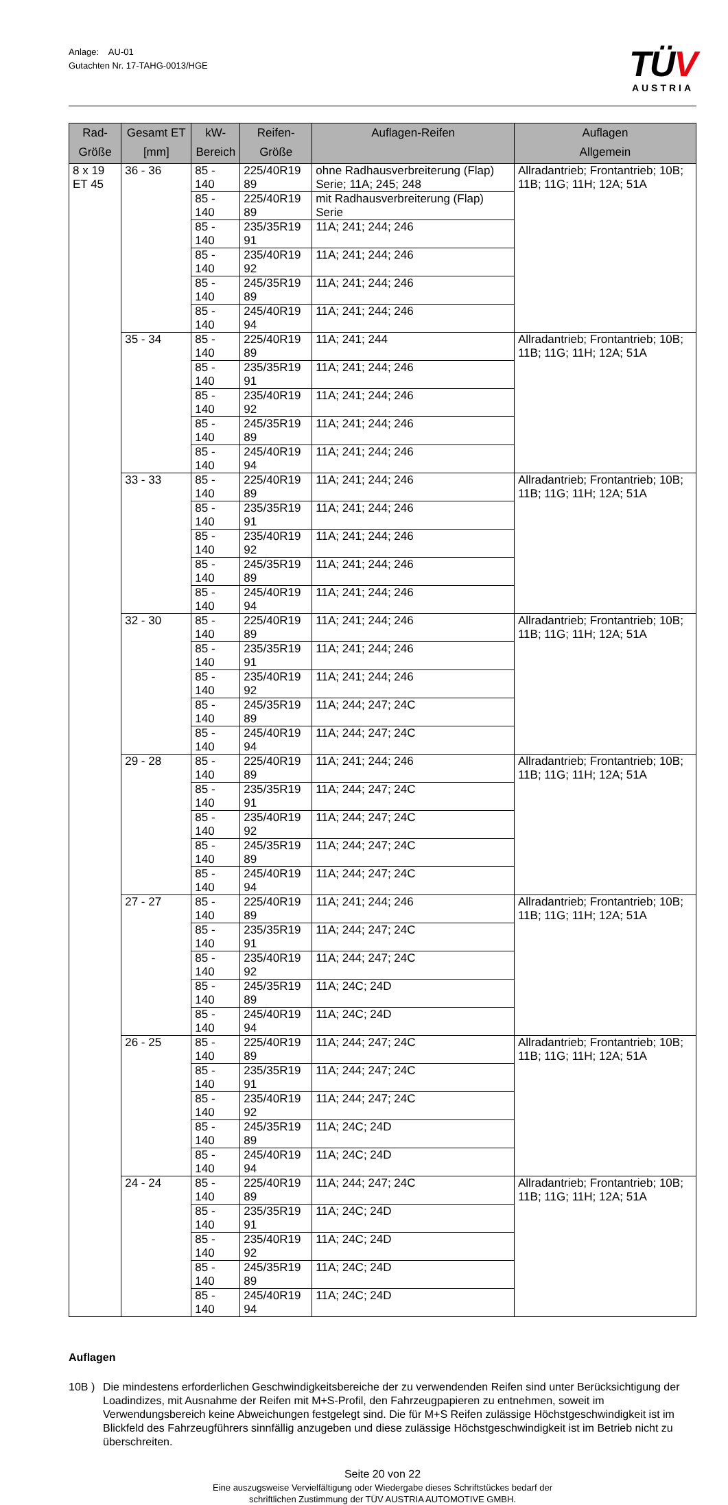Anlage: AU-01
Gutachten Nr. 17-TAHG-0013/HGE
TÜV
AUSTRIA
| Rad-Größe | Gesamt ET [mm] | kW- Bereich | Reifen-Größe | Auflagen-Reifen | Auflagen Allgemein |
| --- | --- | --- | --- | --- | --- |
| 8 x 19 ET 45 | 36 - 36 | 85 - 140 | 225/40R19 89 | ohne Radhausverbreiterung (Flap) Serie; 11A; 245; 248 | Allradantrieb; Frontantrieb; 10B; 11B; 11G; 11H; 12A; 51A |
| | | 85 - 140 | 225/40R19 89 | mit Radhausverbreiterung (Flap) Serie | |
| | | 85 - 140 | 235/35R19 91 | 11A; 241; 244; 246 | |
| | | 85 - 140 | 235/40R19 92 | 11A; 241; 244; 246 | |
| | | 85 - 140 | 245/35R19 89 | 11A; 241; 244; 246 | |
| | | 85 - 140 | 245/40R19 94 | 11A; 241; 244; 246 | |
| | 35 - 34 | 85 - 140 | 225/40R19 89 | 11A; 241; 244 | Allradantrieb; Frontantrieb; 10B; 11B; 11G; 11H; 12A; 51A |
| | | 85 - 140 | 235/35R19 91 | 11A; 241; 244; 246 | |
| | | 85 - 140 | 235/40R19 92 | 11A; 241; 244; 246 | |
| | | 85 - 140 | 245/35R19 89 | 11A; 241; 244; 246 | |
| | | 85 - 140 | 245/40R19 94 | 11A; 241; 244; 246 | |
| | 33 - 33 | 85 - 140 | 225/40R19 89 | 11A; 241; 244; 246 | Allradantrieb; Frontantrieb; 10B; 11B; 11G; 11H; 12A; 51A |
| | | 85 - 140 | 235/35R19 91 | 11A; 241; 244; 246 | |
| | | 85 - 140 | 235/40R19 92 | 11A; 241; 244; 246 | |
| | | 85 - 140 | 245/35R19 89 | 11A; 241; 244; 246 | |
| | | 85 - 140 | 245/40R19 94 | 11A; 241; 244; 246 | |
| | 32 - 30 | 85 - 140 | 225/40R19 89 | 11A; 241; 244; 246 | Allradantrieb; Frontantrieb; 10B; 11B; 11G; 11H; 12A; 51A |
| | | 85 - 140 | 235/35R19 91 | 11A; 241; 244; 246 | |
| | | 85 - 140 | 235/40R19 92 | 11A; 241; 244; 246 | |
| | | 85 - 140 | 245/35R19 89 | 11A; 244; 247; 24C | |
| | | 85 - 140 | 245/40R19 94 | 11A; 244; 247; 24C | |
| | 29 - 28 | 85 - 140 | 225/40R19 89 | 11A; 241; 244; 246 | Allradantrieb; Frontantrieb; 10B; 11B; 11G; 11H; 12A; 51A |
| | | 85 - 140 | 235/35R19 91 | 11A; 244; 247; 24C | |
| | | 85 - 140 | 235/40R19 92 | 11A; 244; 247; 24C | |
| | | 85 - 140 | 245/35R19 89 | 11A; 244; 247; 24C | |
| | | 85 - 140 | 245/40R19 94 | 11A; 244; 247; 24C | |
| | 27 - 27 | 85 - 140 | 225/40R19 89 | 11A; 241; 244; 246 | Allradantrieb; Frontantrieb; 10B; 11B; 11G; 11H; 12A; 51A |
| | | 85 - 140 | 235/35R19 91 | 11A; 244; 247; 24C | |
| | | 85 - 140 | 235/40R19 92 | 11A; 244; 247; 24C | |
| | | 85 - 140 | 245/35R19 89 | 11A; 24C; 24D | |
| | | 85 - 140 | 245/40R19 94 | 11A; 24C; 24D | |
| | 26 - 25 | 85 - 140 | 225/40R19 89 | 11A; 244; 247; 24C | Allradantrieb; Frontantrieb; 10B; 11B; 11G; 11H; 12A; 51A |
| | | 85 - 140 | 235/35R19 91 | 11A; 244; 247; 24C | |
| | | 85 - 140 | 235/40R19 92 | 11A; 244; 247; 24C | |
| | | 85 - 140 | 245/35R19 89 | 11A; 24C; 24D | |
| | | 85 - 140 | 245/40R19 94 | 11A; 24C; 24D | |
| | 24 - 24 | 85 - 140 | 225/40R19 89 | 11A; 244; 247; 24C | Allradantrieb; Frontantrieb; 10B; 11B; 11G; 11H; 12A; 51A |
| | | 85 - 140 | 235/35R19 91 | 11A; 24C; 24D | |
| | | 85 - 140 | 235/40R19 92 | 11A; 24C; 24D | |
| | | 85 - 140 | 245/35R19 89 | 11A; 24C; 24D | |
| | | 85 - 140 | 245/40R19 94 | 11A; 24C; 24D | |
Auflagen
10B ) Die mindestens erforderlichen Geschwindigkeitsbereiche der zu verwendenden Reifen sind unter Berücksichtigung der Loadindizes, mit Ausnahme der Reifen mit M+S-Profil, den Fahrzeugpapieren zu entnehmen, soweit im Verwendungsbereich keine Abweichungen festgelegt sind. Die für M+S Reifen zulässige Höchstgeschwindigkeit ist im Blickfeld des Fahrzeugführers sinnfällig anzugeben und diese zulässige Höchstgeschwindigkeit ist im Betrieb nicht zu überschreiten.
Seite 20 von 22
Eine auszugsweise Vervielfältigung oder Wiedergabe dieses Schriftstückes bedarf der
schriftlichen Zustimmung der TÜV AUSTRIA AUTOMOTIVE GMBH.